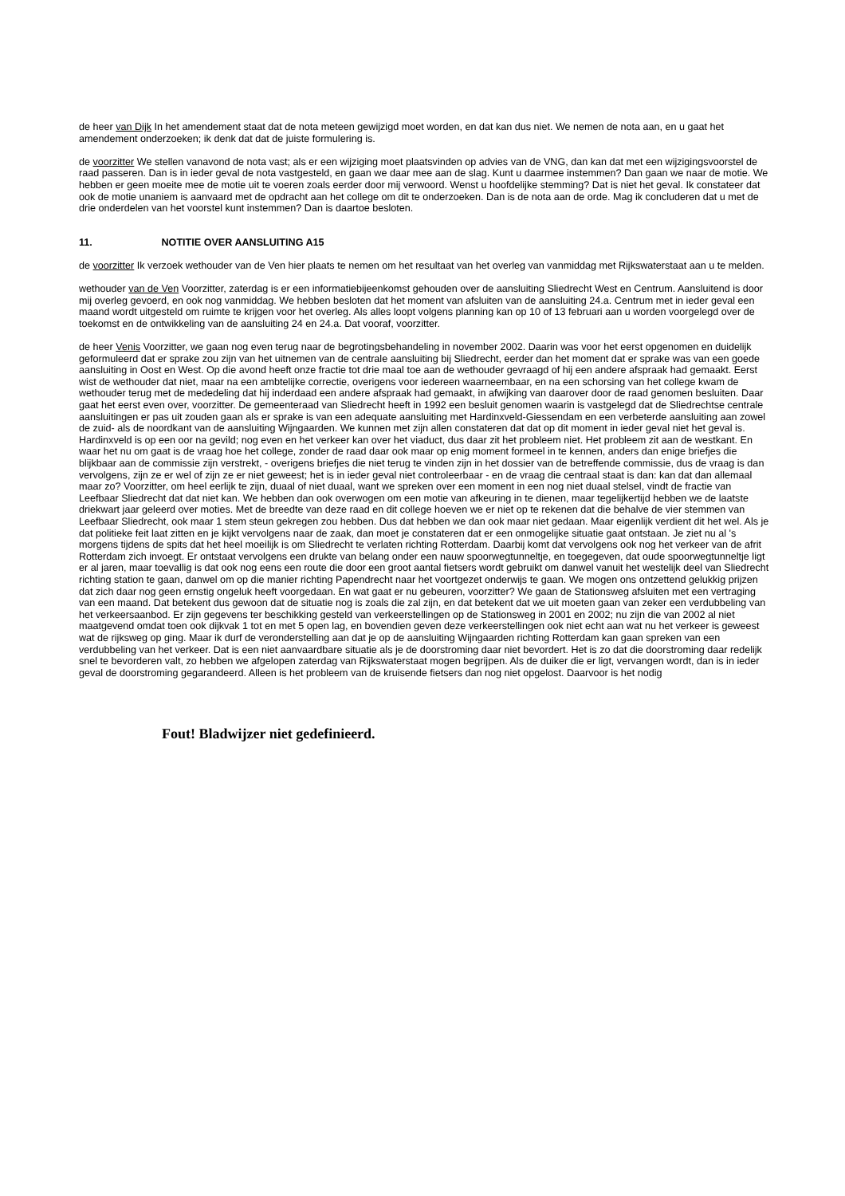de heer van Dijk In het amendement staat dat de nota meteen gewijzigd moet worden, en dat kan dus niet. We nemen de nota aan, en u gaat het amendement onderzoeken; ik denk dat dat de juiste formulering is.
de voorzitter We stellen vanavond de nota vast; als er een wijziging moet plaatsvinden op advies van de VNG, dan kan dat met een wijzigingsvoorstel de raad passeren. Dan is in ieder geval de nota vastgesteld, en gaan we daar mee aan de slag. Kunt u daarmee instemmen? Dan gaan we naar de motie. We hebben er geen moeite mee de motie uit te voeren zoals eerder door mij verwoord. Wenst u hoofdelijke stemming? Dat is niet het geval. Ik constateer dat ook de motie unaniem is aanvaard met de opdracht aan het college om dit te onderzoeken. Dan is de nota aan de orde. Mag ik concluderen dat u met de drie onderdelen van het voorstel kunt instemmen? Dan is daartoe besloten.
11. NOTITIE OVER AANSLUITING A15
de voorzitter Ik verzoek wethouder van de Ven hier plaats te nemen om het resultaat van het overleg van vanmiddag met Rijkswaterstaat aan u te melden.
wethouder van de Ven Voorzitter, zaterdag is er een informatiebijeenkomst gehouden over de aansluiting Sliedrecht West en Centrum. Aansluitend is door mij overleg gevoerd, en ook nog vanmiddag. We hebben besloten dat het moment van afsluiten van de aansluiting 24.a. Centrum met in ieder geval een maand wordt uitgesteld om ruimte te krijgen voor het overleg. Als alles loopt volgens planning kan op 10 of 13 februari aan u worden voorgelegd over de toekomst en de ontwikkeling van de aansluiting 24 en 24.a. Dat vooraf, voorzitter.
de heer Venis Voorzitter, we gaan nog even terug naar de begrotingsbehandeling in november 2002. Daarin was voor het eerst opgenomen en duidelijk geformuleerd dat er sprake zou zijn van het uitnemen van de centrale aansluiting bij Sliedrecht, eerder dan het moment dat er sprake was van een goede aansluiting in Oost en West. Op die avond heeft onze fractie tot drie maal toe aan de wethouder gevraagd of hij een andere afspraak had gemaakt. Eerst wist de wethouder dat niet, maar na een ambtelijke correctie, overigens voor iedereen waarneembaar, en na een schorsing van het college kwam de wethouder terug met de mededeling dat hij inderdaad een andere afspraak had gemaakt, in afwijking van daarover door de raad genomen besluiten. Daar gaat het eerst even over, voorzitter. De gemeenteraad van Sliedrecht heeft in 1992 een besluit genomen waarin is vastgelegd dat de Sliedrechtse centrale aansluitingen er pas uit zouden gaan als er sprake is van een adequate aansluiting met Hardinxveld-Giessendam en een verbeterde aansluiting aan zowel de zuid- als de noordkant van de aansluiting Wijngaarden. We kunnen met zijn allen constateren dat dat op dit moment in ieder geval niet het geval is. Hardinxveld is op een oor na gevild; nog even en het verkeer kan over het viaduct, dus daar zit het probleem niet. Het probleem zit aan de westkant. En waar het nu om gaat is de vraag hoe het college, zonder de raad daar ook maar op enig moment formeel in te kennen, anders dan enige briefjes die blijkbaar aan de commissie zijn verstrekt, - overigens briefjes die niet terug te vinden zijn in het dossier van de betreffende commissie, dus de vraag is dan vervolgens, zijn ze er wel of zijn ze er niet geweest; het is in ieder geval niet controleerbaar - en de vraag die centraal staat is dan: kan dat dan allemaal maar zo? Voorzitter, om heel eerlijk te zijn, duaal of niet duaal, want we spreken over een moment in een nog niet duaal stelsel, vindt de fractie van Leefbaar Sliedrecht dat dat niet kan. We hebben dan ook overwogen om een motie van afkeuring in te dienen, maar tegelijkertijd hebben we de laatste driekwart jaar geleerd over moties. Met de breedte van deze raad en dit college hoeven we er niet op te rekenen dat die behalve de vier stemmen van Leefbaar Sliedrecht, ook maar 1 stem steun gekregen zou hebben. Dus dat hebben we dan ook maar niet gedaan. Maar eigenlijk verdient dit het wel. Als je dat politieke feit laat zitten en je kijkt vervolgens naar de zaak, dan moet je constateren dat er een onmogelijke situatie gaat ontstaan. Je ziet nu al 's morgens tijdens de spits dat het heel moeilijk is om Sliedrecht te verlaten richting Rotterdam. Daarbij komt dat vervolgens ook nog het verkeer van de afrit Rotterdam zich invoegt. Er ontstaat vervolgens een drukte van belang onder een nauw spoorwegtunneltje, en toegegeven, dat oude spoorwegtunneltje ligt er al jaren, maar toevallig is dat ook nog eens een route die door een groot aantal fietsers wordt gebruikt om danwel vanuit het westelijk deel van Sliedrecht richting station te gaan, danwel om op die manier richting Papendrecht naar het voortgezet onderwijs te gaan. We mogen ons ontzettend gelukkig prijzen dat zich daar nog geen ernstig ongeluk heeft voorgedaan. En wat gaat er nu gebeuren, voorzitter? We gaan de Stationsweg afsluiten met een vertraging van een maand. Dat betekent dus gewoon dat de situatie nog is zoals die zal zijn, en dat betekent dat we uit moeten gaan van zeker een verdubbeling van het verkeersaanbod. Er zijn gegevens ter beschikking gesteld van verkeerstellingen op de Stationsweg in 2001 en 2002; nu zijn die van 2002 al niet maatgevend omdat toen ook dijkvak 1 tot en met 5 open lag, en bovendien geven deze verkeerstellingen ook niet echt aan wat nu het verkeer is geweest wat de rijksweg op ging. Maar ik durf de veronderstelling aan dat je op de aansluiting Wijngaarden richting Rotterdam kan gaan spreken van een verdubbeling van het verkeer. Dat is een niet aanvaardbare situatie als je de doorstroming daar niet bevordert. Het is zo dat die doorstroming daar redelijk snel te bevorderen valt, zo hebben we afgelopen zaterdag van Rijkswaterstaat mogen begrijpen. Als de duiker die er ligt, vervangen wordt, dan is in ieder geval de doorstroming gegarandeerd. Alleen is het probleem van de kruisende fietsers dan nog niet opgelost. Daarvoor is het nodig
Fout! Bladwijzer niet gedefinieerd.